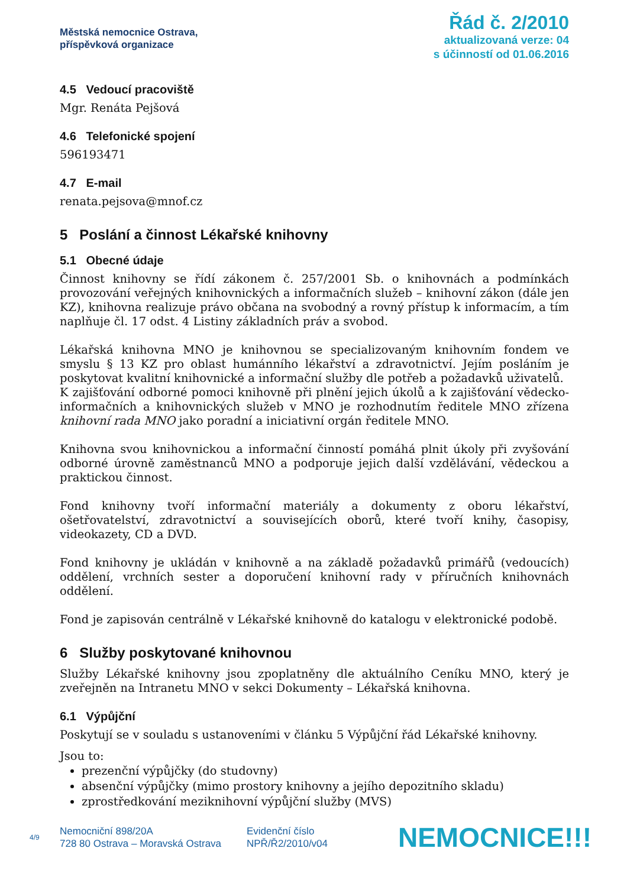Městská nemocnice Ostrava,
příspěvková organizace
Řád č. 2/2010
aktualizovaná verze: 04
s účinností od 01.06.2016
4.5 Vedoucí pracoviště
Mgr. Renáta Pejšová
4.6 Telefonické spojení
596193471
4.7 E-mail
renata.pejsova@mnof.cz
5 Poslání a činnost Lékařské knihovny
5.1 Obecné údaje
Činnost knihovny se řídí zákonem č. 257/2001 Sb. o knihovnách a podmínkách provozování veřejných knihovnických a informačních služeb – knihovní zákon (dále jen KZ), knihovna realizuje právo občana na svobodný a rovný přístup k informacím, a tím naplňuje čl. 17 odst. 4 Listiny základních práv a svobod.
Lékařská knihovna MNO je knihovnou se specializovaným knihovním fondem ve smyslu § 13 KZ pro oblast humánního lékařství a zdravotnictví. Jejím posláním je poskytovat kvalitní knihovnické a informační služby dle potřeb a požadavků uživatelů.
K zajišťování odborné pomoci knihovně při plnění jejich úkolů a k zajišťování vědecko-informačních a knihovnických služeb v MNO je rozhodnutím ředitele MNO zřízena knihovní rada MNO jako poradní a iniciativní orgán ředitele MNO.
Knihovna svou knihovnickou a informační činností pomáhá plnit úkoly při zvyšování odborné úrovně zaměstnanců MNO a podporuje jejich další vzdělávání, vědeckou a praktickou činnost.
Fond knihovny tvoří informační materiály a dokumenty z oboru lékařství, ošetřovatelství, zdravotnictví a souvisejících oborů, které tvoří knihy, časopisy, videokazety, CD a DVD.
Fond knihovny je ukládán v knihovně a na základě požadavků primářů (vedoucích) oddělení, vrchních sester a doporučení knihovní rady v příručních knihovnách oddělení.
Fond je zapisován centrálně v Lékařské knihovně do katalogu v elektronické podobě.
6 Služby poskytované knihovnou
Služby Lékařské knihovny jsou zpoplatněny dle aktuálního Ceníku MNO, který je zveřejněn na Intranetu MNO v sekci Dokumenty – Lékařská knihovna.
6.1 Výpůjční
Poskytují se v souladu s ustanoveními v článku 5 Výpůjční řád Lékařské knihovny.
Jsou to:
prezenční výpůjčky (do studovny)
absenční výpůjčky (mimo prostory knihovny a jejího depozitního skladu)
zprostředkování meziknihovní výpůjční služby (MVS)
4/9
Nemocniční 898/20A
728 80 Ostrava – Moravská Ostrava
Evidenční číslo
NPŘ/Ř2/2010/v04
NEMOCNICE!!!